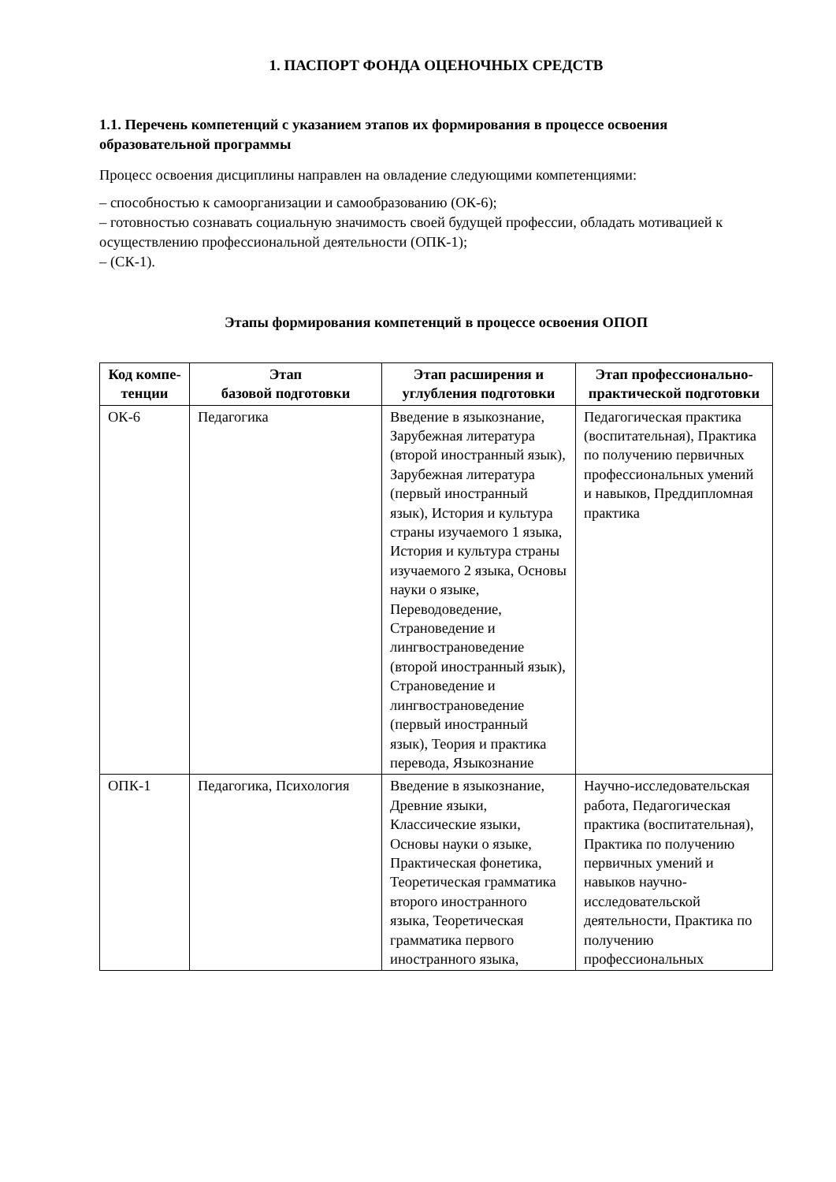1. ПАСПОРТ ФОНДА ОЦЕНОЧНЫХ СРЕДСТВ
1.1. Перечень компетенций с указанием этапов их формирования в процессе освоения образовательной программы
Процесс освоения дисциплины направлен на овладение следующими компетенциями:
– способностью к самоорганизации и самообразованию (ОК-6);
– готовностью сознавать социальную значимость своей будущей профессии, обладать мотивацией к осуществлению профессиональной деятельности (ОПК-1);
– (СК-1).
Этапы формирования компетенций в процессе освоения ОПОП
| Код компе-тенции | Этап базовой подготовки | Этап расширения и углубления подготовки | Этап профессионально-практической подготовки |
| --- | --- | --- | --- |
| ОК-6 | Педагогика | Введение в языкознание, Зарубежная литература (второй иностранный язык), Зарубежная литература (первый иностранный язык), История и культура страны изучаемого 1 языка, История и культура страны изучаемого 2 языка, Основы науки о языке, Переводоведение, Страноведение и лингвострановедение (второй иностранный язык), Страноведение и лингвострановедение (первый иностранный язык), Теория и практика перевода, Языкознание | Педагогическая практика (воспитательная), Практика по получению первичных профессиональных умений и навыков, Преддипломная практика |
| ОПК-1 | Педагогика, Психология | Введение в языкознание, Древние языки, Классические языки, Основы науки о языке, Практическая фонетика, Теоретическая грамматика второго иностранного языка, Теоретическая грамматика первого иностранного языка, | Научно-исследовательская работа, Педагогическая практика (воспитательная), Практика по получению первичных умений и навыков научно-исследовательской деятельности, Практика по получению профессиональных |